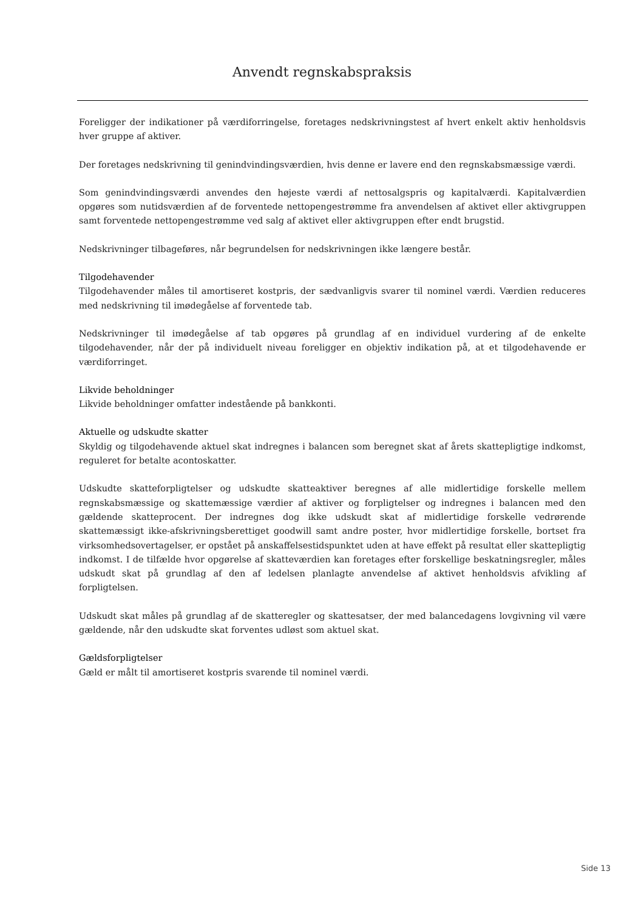Anvendt regnskabspraksis
Foreligger der indikationer på værdiforringelse, foretages nedskrivningstest af hvert enkelt aktiv henholdsvis hver gruppe af aktiver.
Der foretages nedskrivning til genindvindingsværdien, hvis denne er lavere end den regnskabsmæssige værdi.
Som genindvindingsværdi anvendes den højeste værdi af nettosalgspris og kapitalværdi. Kapitalværdien opgøres som nutidsværdien af de forventede nettopengestrømme fra anvendelsen af aktivet eller aktivgruppen samt forventede nettopengestrømme ved salg af aktivet eller aktivgruppen efter endt brugstid.
Nedskrivninger tilbageføres, når begrundelsen for nedskrivningen ikke længere består.
Tilgodehavender
Tilgodehavender måles til amortiseret kostpris, der sædvanligvis svarer til nominel værdi. Værdien reduceres med nedskrivning til imødegåelse af forventede tab.
Nedskrivninger til imødegåelse af tab opgøres på grundlag af en individuel vurdering af de enkelte tilgodehavender, når der på individuelt niveau foreligger en objektiv indikation på, at et tilgodehavende er værdiforringet.
Likvide beholdninger
Likvide beholdninger omfatter indestående på bankkonti.
Aktuelle og udskudte skatter
Skyldig og tilgodehavende aktuel skat indregnes i balancen som beregnet skat af årets skattepligtige indkomst, reguleret for betalte acontoskatter.
Udskudte skatteforpligtelser og udskudte skatteaktiver beregnes af alle midlertidige forskelle mellem regnskabsmæssige og skattemæssige værdier af aktiver og forpligtelser og indregnes i balancen med den gældende skatteprocent. Der indregnes dog ikke udskudt skat af midlertidige forskelle vedrørende skattemæssigt ikke-afskrivningsberettiget goodwill samt andre poster, hvor midlertidige forskelle, bortset fra virksomhedsovertagelser, er opstået på anskaffelsestidspunktet uden at have effekt på resultat eller skattepligtig indkomst. I de tilfælde hvor opgørelse af skatteværdien kan foretages efter forskellige beskatningsregler, måles udskudt skat på grundlag af den af ledelsen planlagte anvendelse af aktivet henholdsvis afvikling af forpligtelsen.
Udskudt skat måles på grundlag af de skatteregler og skattesatser, der med balancedagens lovgivning vil være gældende, når den udskudte skat forventes udløst som aktuel skat.
Gældsforpligtelser
Gæld er målt til amortiseret kostpris svarende til nominel værdi.
Side 13